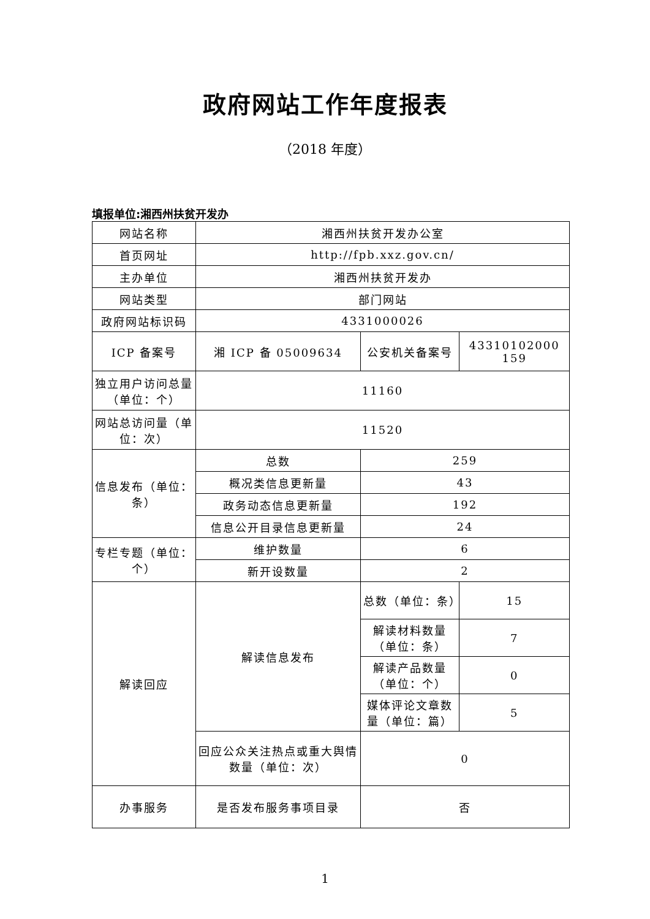政府网站工作年度报表
（2018 年度）
填报单位:湘西州扶贫开发办
| 网站名称 | 湘西州扶贫开发办公室 | | |
| 首页网址 | http://fpb.xxz.gov.cn/ | | |
| 主办单位 | 湘西州扶贫开发办 | | |
| 网站类型 | 部门网站 | | |
| 政府网站标识码 | 4331000026 | | |
| ICP 备案号 | 湘 ICP 备 05009634 | 公安机关备案号 | 43310102000 159 |
| 独立用户访问总量（单位：个） | 11160 | | |
| 网站总访问量（单位：次） | 11520 | | |
| 信息发布（单位：条） | 总数 | 259 | |
| | 概况类信息更新量 | 43 | |
| | 政务动态信息更新量 | 192 | |
| | 信息公开目录信息更新量 | 24 | |
| 专栏专题（单位：个） | 维护数量 | 6 | |
| | 新开设数量 | 2 | |
| 解读回应 | 解读信息发布 | 总数（单位：条） | 15 |
| | | 解读材料数量（单位：条） | 7 |
| | | 解读产品数量（单位：个） | 0 |
| | | 媒体评论文章数量（单位：篇） | 5 |
| | 回应公众关注热点或重大舆情数量（单位：次） | 0 | |
| 办事服务 | 是否发布服务事项目录 | 否 | |
1